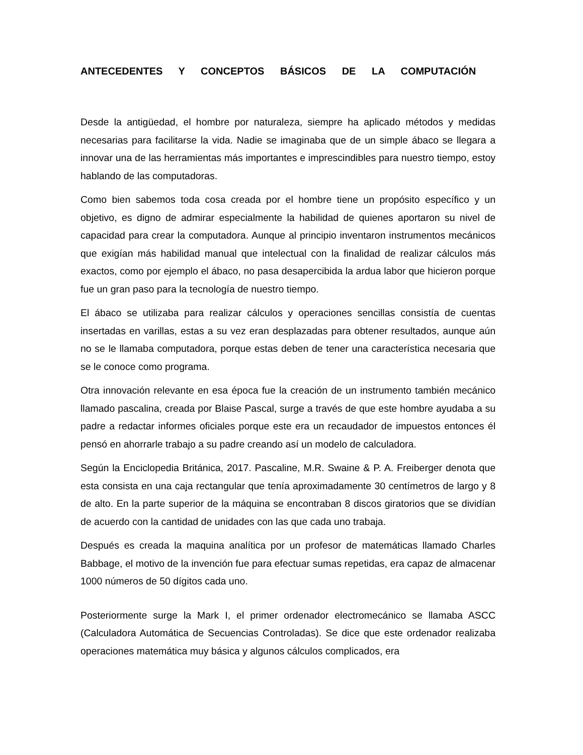ANTECEDENTES Y CONCEPTOS BÁSICOS DE LA COMPUTACIÓN
Desde la antigüedad, el hombre por naturaleza, siempre ha aplicado métodos y medidas necesarias para facilitarse la vida. Nadie se imaginaba que de un simple ábaco se llegara a innovar una de las herramientas más importantes e imprescindibles para nuestro tiempo, estoy hablando de las computadoras.
Como bien sabemos toda cosa creada por el hombre tiene un propósito específico y un objetivo, es digno de admirar especialmente la habilidad de quienes aportaron su nivel de capacidad para crear la computadora. Aunque al principio inventaron instrumentos mecánicos que exigían más habilidad manual que intelectual con la finalidad de realizar cálculos más exactos, como por ejemplo el ábaco, no pasa desapercibida la ardua labor que hicieron porque fue un gran paso para la tecnología de nuestro tiempo.
El ábaco se utilizaba para realizar cálculos y operaciones sencillas consistía de cuentas insertadas en varillas, estas a su vez eran desplazadas para obtener resultados, aunque aún no se le llamaba computadora, porque estas deben de tener una característica necesaria que se le conoce como programa.
Otra innovación relevante en esa época fue la creación de un instrumento también mecánico llamado pascalina, creada por Blaise Pascal, surge a través de que este hombre ayudaba a su padre a redactar informes oficiales porque este era un recaudador de impuestos entonces él pensó en ahorrarle trabajo a su padre creando así un modelo de calculadora.
Según la Enciclopedia Británica, 2017. Pascaline, M.R. Swaine & P. A. Freiberger denota que esta consista en una caja rectangular que tenía aproximadamente 30 centímetros de largo y 8 de alto. En la parte superior de la máquina se encontraban 8 discos giratorios que se dividían de acuerdo con la cantidad de unidades con las que cada uno trabaja.
Después es creada la maquina analítica por un profesor de matemáticas llamado Charles Babbage, el motivo de la invención fue para efectuar sumas repetidas, era capaz de almacenar 1000 números de 50 dígitos cada uno.
Posteriormente surge la Mark I, el primer ordenador electromecánico se llamaba ASCC (Calculadora Automática de Secuencias Controladas). Se dice que este ordenador realizaba operaciones matemática muy básica y algunos cálculos complicados, era